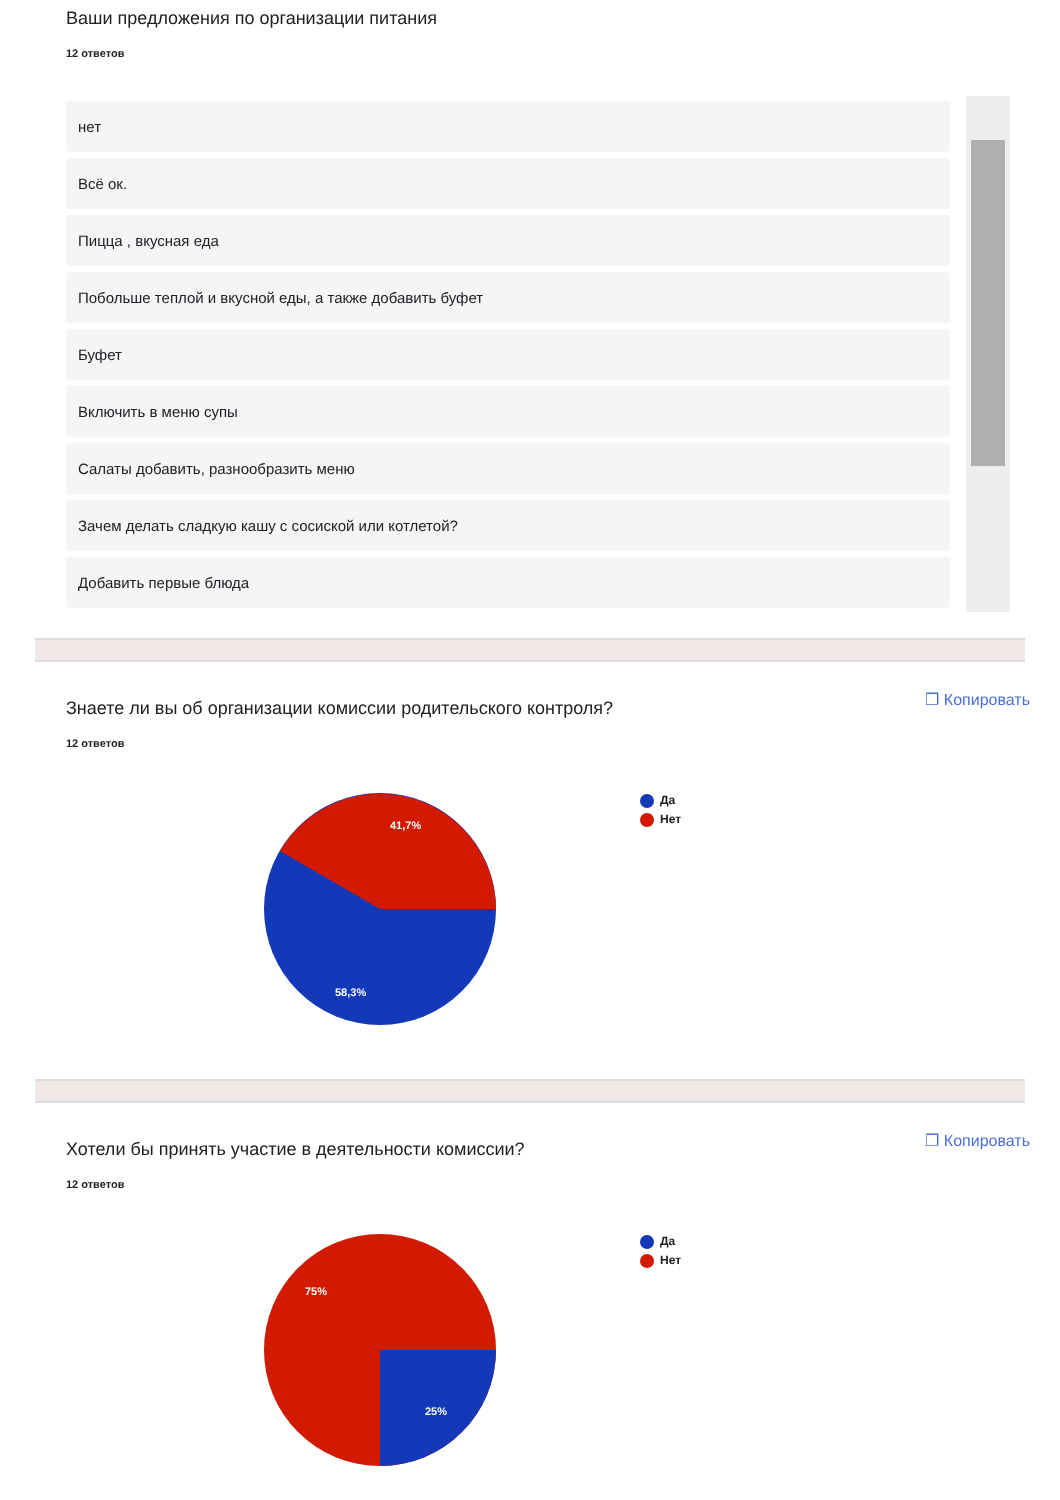Ваши предложения по организации питания
12 ответов
нет
Всё ок.
Пицца , вкусная еда
Побольше теплой и вкусной еды, а также добавить буфет
Буфет
Включить в меню супы
Салаты добавить, разнообразить меню
Зачем делать сладкую кашу с сосиской или котлетой?
Добавить первые блюда
Знаете ли вы об организации комиссии родительского контроля?
❐ Копировать
12 ответов
41,7%
58,3%
Да
Нет
Хотели бы принять участие в деятельности комиссии?
❐ Копировать
12 ответов
75%
25%
Да
Нет